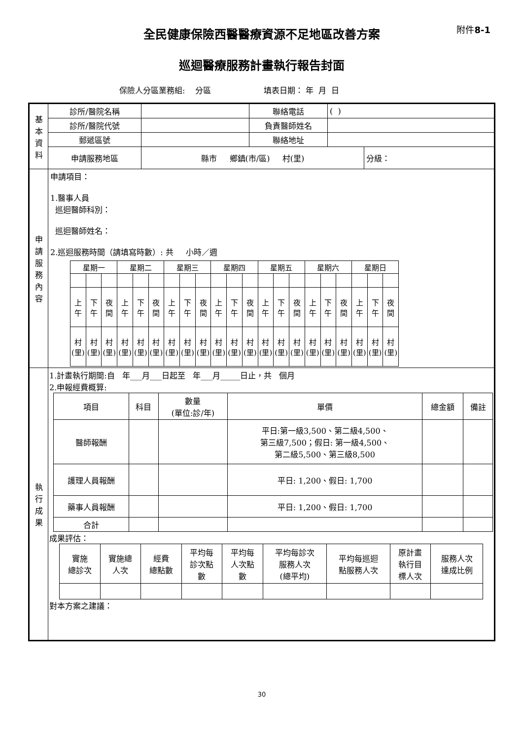全民健康保險西醫醫療資源不足地區改善方案 附件8-1
巡迴醫療服務計畫執行報告封面
保險人分區業務組: 分區 填表日期： 年 月 日
| 基 本 資 料 | 診所/醫院名稱 | | 聯絡電話 | ( ) | |
| | 診所/醫院代號 | | 負責醫師姓名 | | |
| | 郵遞區號 | | 聯絡地址 | | |
| | 申請服務地區 | 縣市 鄉鎮(市/區) 村(里) | | | 分級： |
| 申 請 服 務 內 容 | 申請項目： 1.醫事人員 巡迴醫師科別： 巡迴醫師姓名： 2.巡迴服務時間（請填寫時數）: 共 小時／週 / 星期一 / / / 星期二 / / / 星期三 / / / 星期四 / / / 星期五 / / / 星期六 / / / 星期日 / / / / 上 午 / 下 午 / 夜 間 / 上 午 / 下 午 / 夜 間 / 上 午 / 下 午 / 夜 間 / 上 午 / 下 午 / 夜 間 / 上 午 / 下 午 / 夜 間 / 上 午 / 下 午 / 夜 間 / 上 午 / 下 午 / 夜 間 / / 村 (里) / 村 (里) / 村 (里) / 村 (里) / 村 (里) / 村 (里) / 村 (里) / 村 (里) / 村 (里) / 村 (里) / 村 (里) / 村 (里) / 村 (里) / 村 (里) / 村 (里) / 村 (里) / 村 (里) / 村 (里) / 村 (里) / 村 (里) / 村 (里) / | | | | |
| 執 行 成 果 | 1.計畫執行期間:自 年___月___日起至 年___月_____日止，共 個月 2.申報經費概算: / 項目 / 科目 / 數量 (單位:診/年) / 單價 / 總金額 / 備註 / / 醫師報酬 / / / 平日:第一級3,500、第二級4,500、 第三級7,500；假日: 第一級4,500、 第二級5,500、第三級8,500 / / / / 護理人員報酬 / / / 平日: 1,200、假日: 1,700 / / / / 藥事人員報酬 / / / 平日: 1,200、假日: 1,700 / / / / 合計 / / / / / / 成果評估： / 實施 總診次 / 實施總 人次 / 經費 總點數 / 平均每 診次點 數 / 平均每 人次點 數 / 平均每診次 服務人次 (總平均) / 平均每巡迴 點服務人次 / 原計畫 執行目 標人次 / 服務人次 達成比例 / 對本方案之建議： | | | | |
30